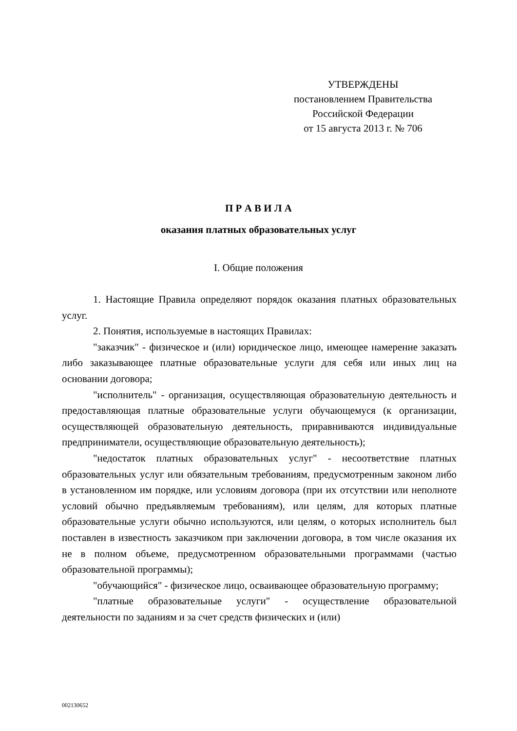УТВЕРЖДЕНЫ
постановлением Правительства
Российской Федерации
от 15 августа 2013 г. № 706
П Р А В И Л А
оказания платных образовательных услуг
I. Общие положения
1. Настоящие Правила определяют порядок оказания платных образовательных услуг.
2. Понятия, используемые в настоящих Правилах:
"заказчик" - физическое и (или) юридическое лицо, имеющее намерение заказать либо заказывающее платные образовательные услуги для себя или иных лиц на основании договора;
"исполнитель" - организация, осуществляющая образовательную деятельность и предоставляющая платные образовательные услуги обучающемуся (к организации, осуществляющей образовательную деятельность, приравниваются индивидуальные предприниматели, осуществляющие образовательную деятельность);
"недостаток платных образовательных услуг" - несоответствие платных образовательных услуг или обязательным требованиям, предусмотренным законом либо в установленном им порядке, или условиям договора (при их отсутствии или неполноте условий обычно предъявляемым требованиям), или целям, для которых платные образовательные услуги обычно используются, или целям, о которых исполнитель был поставлен в известность заказчиком при заключении договора, в том числе оказания их не в полном объеме, предусмотренном образовательными программами (частью образовательной программы);
"обучающийся" - физическое лицо, осваивающее образовательную программу;
"платные образовательные услуги" - осуществление образовательной деятельности по заданиям и за счет средств физических и (или)
002130652